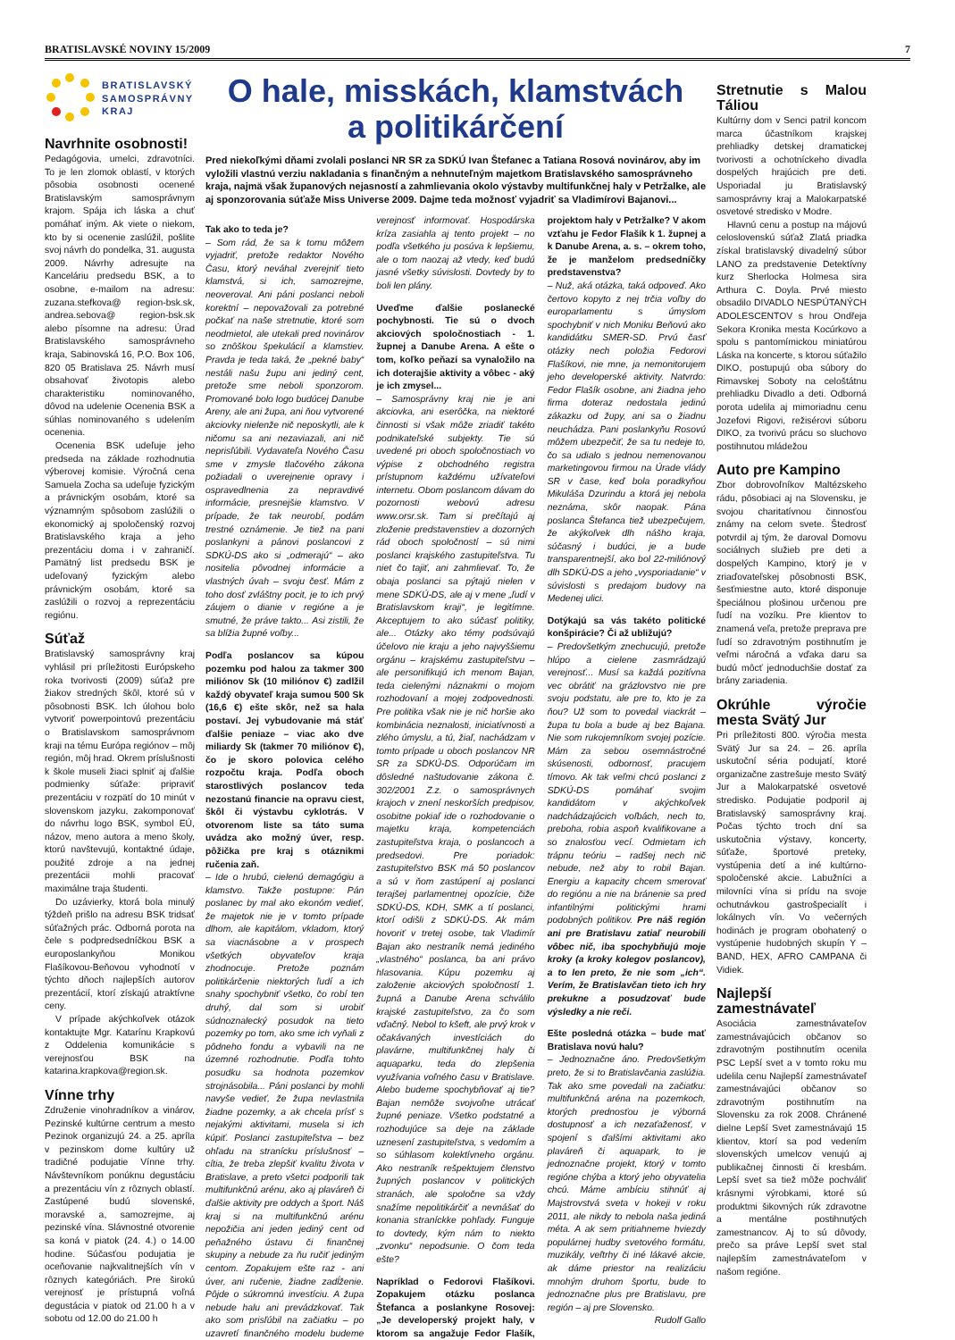BRATISLAVSKÉ NOVINY 15/2009 7
BRATISLAVSKÝ
SAMOSPRÁVNY
KRAJ
Navrhnite osobnosti!
Pedagógovia, umelci, zdravotníci. To je len zlomok oblastí, v ktorých pôsobia osobnosti ocenené Bratislavským samosprávnym krajom. Spája ich láska a chuť pomáhať iným. Ak viete o niekom, kto by si ocenenie zaslúžil, pošlite svoj návrh do pondelka, 31. augusta 2009. Návrhy adresujte na Kanceláriu predsedu BSK, a to osobne, e-mailom na adresu: zuzana.stefkova@ region-bsk.sk, andrea.sebova@ region-bsk.sk alebo písomne na adresu: Úrad Bratislavského samosprávneho kraja, Sabinovská 16, P.O. Box 106, 820 05 Bratislava 25. Návrh musí obsahovať životopis alebo charakteristiku nominovaného, dôvod na udelenie Ocenenia BSK a súhlas nominovaného s udelením ocenenia.
Ocenenia BSK udeľuje jeho predseda na základe rozhodnutia výberovej komisie. Výročná cena Samuela Zocha sa udeľuje fyzickým a právnickým osobám, ktoré sa významným spôsobom zaslúžili o ekonomický aj spoločenský rozvoj Bratislavského kraja a jeho prezentáciu doma i v zahraničí. Pamätný list predsedu BSK je udeľovaný fyzickým alebo právnickým osobám, ktoré sa zaslúžili o rozvoj a reprezentáciu regiónu.
Súťaž
Bratislavský samosprávny kraj vyhlásil pri príležitosti Európskeho roka tvorivosti (2009) súťaž pre žiakov stredných škôl, ktoré sú v pôsobnosti BSK. Ich úlohou bolo vytvoriť powerpointovú prezentáciu o Bratislavskom samosprávnom kraji na tému Európa regiónov – môj región, môj hrad. Okrem príslušnosti k škole museli žiaci splniť aj ďalšie podmienky súťaže: pripraviť prezentáciu v rozpätí do 10 minút v slovenskom jazyku, zakomponovať do návrhu logo BSK, symbol EÚ, názov, meno autora a meno školy, ktorú navštevujú, kontaktné údaje, použité zdroje a na jednej prezentácii mohli pracovať maximálne traja študenti.
Do uzávierky, ktorá bola minulý týždeň prišlo na adresu BSK tridsať súťažných prác. Odborná porota na čele s podpredsedníčkou BSK a europoslankyňou Monikou Flašíkovou-Beňovou vyhodnotí v týchto dňoch najlepších autorov prezentácií, ktorí získajú atraktívne ceny.
V prípade akýchkoľvek otázok kontaktujte Mgr. Katarínu Krapkovú z Oddelenia komunikácie s verejnosťou BSK na katarina.krapkova@region.sk.
Vínne trhy
Združenie vinohradníkov a vinárov, Pezinské kultúrne centrum a mesto Pezinok organizujú 24. a 25. apríla v pezinskom dome kultúry už tradičné podujatie Vínne trhy. Návštevníkom ponúknu degustáciu a prezentáciu vín z rôznych oblastí. Zastúpené budú slovenské, moravské a, samozrejme, aj pezinské vína. Slávnostné otvorenie sa koná v piatok (24. 4.) o 14.00 hodine. Súčasťou podujatia je oceňovanie najkvalitnejších vín v rôznych kategóriách. Pre širokú verejnosť je prístupná voľná degustácia v piatok od 21.00 h a v sobotu od 12.00 do 21.00 h
O hale, misskách, klamstvách
a politikárčení
Pred niekoľkými dňami zvolali poslanci NR SR za SDKÚ Ivan Štefanec a Tatiana Rosová novinárov, aby im vyložili vlastnú verziu nakladania s finančným a nehnuteľným majetkom Bratislavského samosprávneho kraja, najmä však županových nejasností a zahmlievania okolo výstavby multifunkčnej haly v Petržalke, ale aj sponzorovania súťaže Miss Universe 2009. Dajme teda možnosť vyjadriť sa Vladimírovi Bajanovi...
Tak ako to teda je?
– Som rád, že sa k tomu môžem vyjadriť, pretože redaktor Nového Času, ktorý neváhal zverejniť tieto klamstvá, si ich, samozrejme, neoveroval. Ani páni poslanci neboli korektní – nepovažovali za potrebné počkať na naše stretnutie, ktoré som neodmietol, ale utekali pred novinárov so znôškou špekulácií a klamstiev. Pravda je teda taká, že „pekné baby“ nestáli našu župu ani jediný cent, pretože sme neboli sponzorom. Promované bolo logo budúcej Danube Areny, ale ani župa, ani ňou vytvorené akciovky nielenže nič neposkytli, ale k ničomu sa ani nezaviazali, ani nič neprisľúbili. Vydavateľa Nového Času sme v zmysle tlačového zákona požiadali o uverejnenie opravy i ospravedlnenia za nepravdivé informácie, presnejšie klamstvo. V prípade, že tak neurobí, podám trestné oznámenie. Je tiež na pani poslankyni a pánovi poslancovi z SDKÚ-DS ako si „odmerajú“ – ako nositelia pôvodnej informácie a vlastných úvah – svoju česť. Mám z toho dosť zvláštny pocit, je to ich prvý záujem o dianie v regióne a je smutné, že práve takto... Asi zistili, že sa blížia župné voľby...
Podľa poslancov sa kúpou pozemku pod halou za takmer 300 miliónov Sk (10 miliónov €) zadlžil každý obyvateľ kraja sumou 500 Sk (16,6 €) ešte skôr, než sa hala postaví. Jej vybudovanie má stáť ďalšie peniaze – viac ako dve miliardy Sk (takmer 70 miliónov €), čo je skoro polovica celého rozpočtu kraja. Podľa oboch starostlivých poslancov teda nezostanú financie na opravu ciest, škôl či výstavbu cyklotrás. V otvorenom liste sa táto suma uvádza ako možný úver, resp. pôžička pre kraj s otáznikmi ručenia zaň.
– Ide o hrubú, cielenú demagógiu a klamstvo. Takže postupne: Pán poslanec by mal ako ekonóm vedieť, že majetok nie je v tomto prípade dlhom, ale kapitálom, vkladom, ktorý sa viacnásobne a v prospech všetkých obyvateľov kraja zhodnocuje. Pretože poznám politikárčenie niektorých ľudí a ich snahy spochybniť všetko, čo robí ten druhý, dal som si urobiť súdnoznalecký posudok na tieto pozemky po tom, ako sme ich vyňali z pôdneho fondu a vybavili na ne územné rozhodnutie. Podľa tohto posudku sa hodnota pozemkov strojnásobila... Páni poslanci by mohli navyše vedieť, že župa nevlastnila žiadne pozemky, a ak chcela prísť s nejakými aktivitami, musela si ich kúpiť. Poslanci zastupiteľstva – bez ohľadu na stranícku príslušnosť – cítia, že treba zlepšiť kvalitu života v Bratislave, a preto všetci podporili tak multifunkčnú arénu, ako aj plaváreň či ďalšie aktivity pre oddych a šport. Náš kraj si na multifunkčnú arénu nepožičia ani jeden jediný cent od peňažného ústavu či finančnej skupiny a nebude za ňu ručiť jediným centom. Zopakujem ešte raz - ani úver, ani ručenie, žiadne zadĺženie. Pôjde o súkromnú investíciu. A župa nebude halu ani prevádzkovať. Tak ako som prisľúbil na začiatku – po uzavretí finančného modelu budeme verejnosť informovať. Hospodárska kríza zasiahla aj tento projekt – no podľa všetkého ju posúva k lepšiemu, ale o tom naozaj až vtedy, keď budú jasné všetky súvislosti. Dovtedy by to boli len plány.
Uveďme ďalšie poslanecké pochybnosti. Tie sú o dvoch akciových spoločnostiach - 1. župnej a Danube Arena. A ešte o tom, koľko peňazí sa vynaložilo na ich doterajšie aktivity a vôbec - aký je ich zmysel...
– Samosprávny kraj nie je ani akciovka, ani eserôčka, na niektoré činnosti si však môže zriadiť takéto podnikateľské subjekty. Tie sú uvedené pri oboch spoločnostiach vo výpise z obchodného registra prístupnom každému užívateľovi internetu. Obom poslancom dávam do pozornosti webovú adresu www.orsr.sk. Tam si prečítajú aj zloženie predstavenstiev a dozorných rád oboch spoločností – sú nimi poslanci krajského zastupiteľstva. Tu niet čo tajiť, ani zahmlievať. To, že obaja poslanci sa pýtajú nielen v mene SDKÚ-DS, ale aj v mene „ľudí v Bratislavskom kraji“, je legitímne. Akceptujem to ako súčasť politiky, ale... Otázky ako témy podsúvajú účelovo nie kraju a jeho najvyššiemu orgánu – krajskému zastupiteľstvu – ale personifikujú ich menom Bajan, teda cielenými náznakmi o mojom rozhodovaní a mojej zodpovednosti. Pre politika však nie je nič horšie ako kombinácia neznalosti, iniciatívnosti a zlého úmyslu, a tú, žiaľ, nachádzam v tomto prípade u oboch poslancov NR SR za SDKÚ-DS. Odporúčam im dôsledné naštudovanie zákona č. 302/2001 Z.z. o samosprávnych krajoch v znení neskorších predpisov, osobitne pokiaľ ide o rozhodovanie o majetku kraja, kompetenciách zastupiteľstva kraja, o poslancoch a predsedovi. Pre poriadok: zastupiteľstvo BSK má 50 poslancov a sú v ňom zastúpení aj poslanci terajšej parlamentnej opozície, čiže SDKÚ-DS, KDH, SMK a tí poslanci, ktorí odišli z SDKÚ-DS. Ak mám hovoriť v tretej osobe, tak Vladimír Bajan ako nestraník nemá jediného „vlastného“ poslanca, ba ani právo hlasovania. Kúpu pozemku aj založenie akciových spoločností 1. župná a Danube Arena schválilo krajské zastupiteľstvo, za čo som vďačný. Nebol to kšeft, ale prvý krok v očakávaných investíciách do plavárne, multifunkčnej haly či aquaparku, teda do zlepšenia využívania voľného času v Bratislave. Alebo budeme spochybňovať aj tie? Bajan nemôže svojvoľne utrácať župné peniaze. Všetko podstatné a rozhodujúce sa deje na základe uznesení zastupiteľstva, s vedomím a so súhlasom kolektívneho orgánu. Ako nestraník rešpektujem členstvo župných poslancov v politických stranách, ale spoločne sa vždy snažíme nepolitikárčiť a nevnášať do konania straníckke pohľady. Funguje to dovtedy, kým nám to niekto „zvonku“ nepodsunie. O čom teda ešte?
Napríklad o Fedorovi Flašíkovi. Zopakujem otázku poslanca Štefanca a poslankyne Rosovej: „Je developerský projekt haly, v ktorom sa angažuje Fedor Flašík, projektom haly v Petržalke? V akom vzťahu je Fedor Flašík k 1. župnej a k Danube Arena, a. s. – okrem toho, že je manželom predsedníčky predstavenstva?
– Nuž, aká otázka, taká odpoveď. Ako čertovo kopyto z nej trčia voľby do europarlamentu s úmyslom spochybniť v nich Moniku Beňovú ako kandidátku SMER-SD. Prvú časť otázky nech položia Fedorovi Flašíkovi, nie mne, ja nemonitorujem jeho developerské aktivity. Natvrdo: Fedor Flašík osobne, ani žiadna jeho firma doteraz nedostala jedinú zákazku od župy, ani sa o žiadnu neuchádza. Pani poslankyňu Rosovú môžem ubezpečiť, že sa tu nedeje to, čo sa udialo s jednou nemenovanou marketingovou firmou na Úrade vlády SR v čase, keď bola poradkyňou Mikuláša Dzurindu a ktorá jej nebola neznáma, skôr naopak. Pána poslanca Štefanca tiež ubezpečujem, že akýkoľvek dlh nášho kraja, súčasný i budúci, je a bude transparentnejší, ako bol 22-miliónový dlh SDKÚ-DS a jeho „vysporiadanie“ v súvislosti s predajom budovy na Medenej ulici.
Dotýkajú sa vás takéto politické konšpirácie? Či až ubližujú?
– Predovšetkým znechucujú, pretože hlúpo a cielene zasmrádzajú verejnosť... Musí sa každá pozitívna vec obrátiť na grázlovstvo nie pre svoju podstatu, ale pre to, kto je za ňou? Už som to povedal viackrát – župa tu bola a bude aj bez Bajana. Nie som rukojemníkom svojej pozície. Mám za sebou osemnástročné skúsenosti, odbornosť, pracujem tímovo. Ak tak veľmi chcú poslanci z SDKÚ-DS pomáhať svojim kandidátom v akýchkoľvek nadchádzajúcich voľbách, nech to, preboha, robia aspoň kvalifikovane a so znalosťou vecí. Odmietam ich trápnu teóriu – radšej nech nič nebude, než aby to robil Bajan. Energiu a kapacity chcem smerovať do regiónu a nie na bránenie sa pred infantilnými politickými hrami podobných politikov. Pre náš región ani pre Bratislavu zatiaľ neurobili vôbec nič, iba spochybňujú moje kroky (a kroky kolegov poslancov), a to len preto, že nie som „ich“. Verím, že Bratislavčan tieto ich hry prekukne a posudzovať bude výsledky a nie reči.
Ešte posledná otázka – bude mať Bratislava novú halu?
– Jednoznačne áno. Predovšetkým preto, že si to Bratislavčania zaslúžia. Tak ako sme povedali na začiatku: multifunkčná aréna na pozemkoch, ktorých prednosťou je výborná dostupnosť a ich nezaťaženosť, v spojení s ďalšími aktivitami ako plaváreň či aquapark, to je jednoznačne projekt, ktorý v tomto regióne chýba a ktorý jeho obyvatelia chcú. Máme ambíciu stihnúť aj Majstrovstvá sveta v hokeji v roku 2011, ale nikdy to nebola naša jediná méta. A ak sem pritiahneme hviezdy populárnej hudby svetového formátu, muzikály, veľtrhy či iné lákavé akcie, ak dáme priestor na realizáciu mnohým druhom športu, bude to jednoznačne plus pre Bratislavu, pre región – aj pre Slovensko.
Rudolf Gallo
Stretnutie s Malou Táliou
Kultúrny dom v Senci patril koncom marca účastníkom krajskej prehliadky detskej dramatickej tvorivosti a ochotníckeho divadla dospelých hrajúcich pre deti. Usporiadal ju Bratislavský samosprávny kraj a Malokarpatské osvetové stredisko v Modre.
Hlavnú cenu a postup na májovú celoslovenskú súťaž Zlatá priadka získal bratislavský divadelný súbor LANO za predstavenie Detektívny kurz Sherlocka Holmesa sira Arthura C. Doyla. Prvé miesto obsadilo DIVADLO NESPÚTANÝCH ADOLESCENTOV s hrou Ondřeja Sekora Kronika mesta Kocúrkovo a spolu s pantomímickou miniatúrou Láska na koncerte, s ktorou súťažilo DIKO, postupujú oba súbory do Rimavskej Soboty na celoštátnu prehliadku Divadlo a deti. Odborná porota udelila aj mimoriadnu cenu Jozefovi Rigovi, režisérovi súboru DIKO, za tvorivú prácu so sluchovo postihnutou mládežou
Auto pre Kampino
Zbor dobrovoľníkov Maltézskeho rádu, pôsobiaci aj na Slovensku, je svojou charitatívnou činnosťou známy na celom svete. Štedrosť potvrdil aj tým, že daroval Domovu sociálnych služieb pre deti a dospelých Kampino, ktorý je v zriaďovateľskej pôsobnosti BSK, šesťmiestne auto, ktoré disponuje špeciálnou plošinou určenou pre ľudí na vozíku. Pre klientov to znamená veľa, pretože preprava pre ľudí so zdravotným postihnutím je veľmi náročná a vďaka daru sa budú môcť jednoduchšie dostať za brány zariadenia.
Okrúhle výročie mesta Svätý Jur
Pri príležitosti 800. výročia mesta Svätý Jur sa 24. – 26. apríla uskutoční séria podujatí, ktoré organizačne zastrešuje mesto Svätý Jur a Malokarpatské osvetové stredisko. Podujatie podporil aj Bratislavský samosprávny kraj. Počas týchto troch dní sa uskutočnia výstavy, koncerty, súťaže, športové preteky, vystúpenia detí a iné kultúrno-spoločenské akcie. Labužníci a milovníci vína si prídu na svoje ochutnávkou gastrošpecialít i lokálnych vín. Vo večerných hodinách je program obohatený o vystúpenie hudobných skupín Y – BAND, HEX, AFRO CAMPANA či Vidiek.
Najlepší zamestnávateľ
Asociácia zamestnávateľov zamestnávajúcich občanov so zdravotným postihnutím ocenila PSC Lepší svet a v tomto roku mu udelila cenu Najlepší zamestnávateľ zamestnávajúci občanov so zdravotným postihnutím na Slovensku za rok 2008. Chránené dielne Lepší Svet zamestnávajú 15 klientov, ktorí sa pod vedením slovenských umelcov venujú aj publikačnej činnosti či kresbám. Lepší svet sa tiež môže pochváliť krásnymi výrobkami, ktoré sú produktmi šikovných rúk zdravotne a mentálne postihnutých zamestnancov. Aj to sú dôvody, prečo sa práve Lepší svet stal najlepším zamestnávateľom v našom regióne.